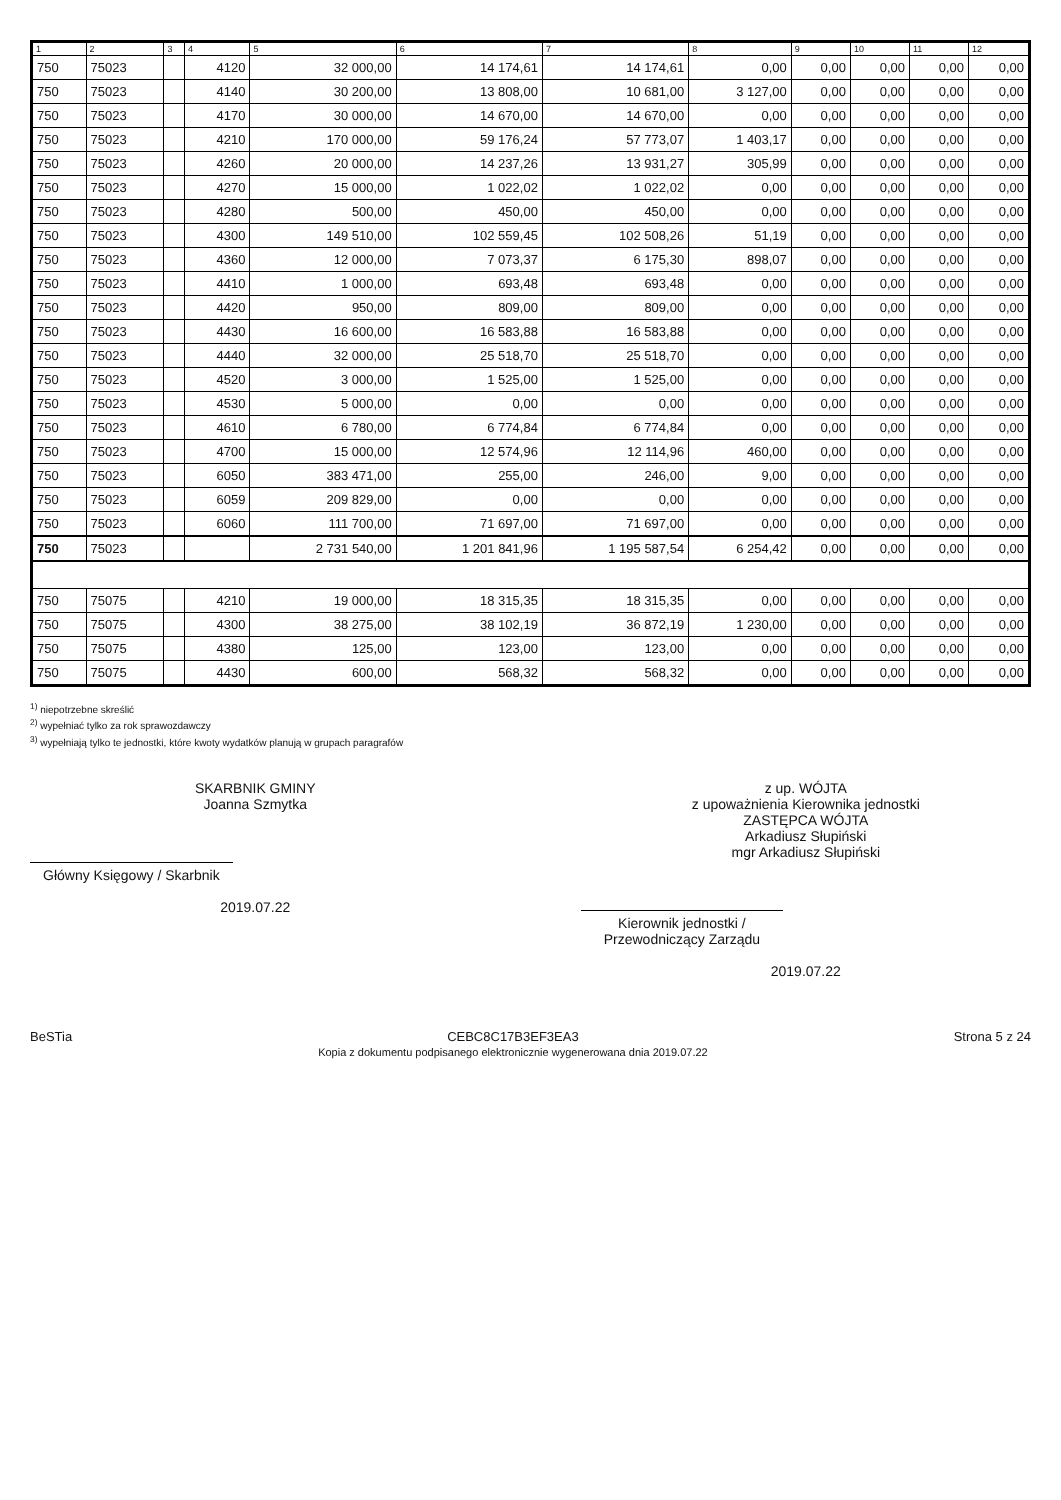| 1 | 2 | 3 | 4 | 5 | 6 | 7 | 8 | 9 | 10 | 11 | 12 |
| --- | --- | --- | --- | --- | --- | --- | --- | --- | --- | --- | --- |
| 750 | 75023 | | 4120 | 32 000,00 | 14 174,61 | 14 174,61 | 0,00 | 0,00 | 0,00 | 0,00 | 0,00 |
| 750 | 75023 | | 4140 | 30 200,00 | 13 808,00 | 10 681,00 | 3 127,00 | 0,00 | 0,00 | 0,00 | 0,00 |
| 750 | 75023 | | 4170 | 30 000,00 | 14 670,00 | 14 670,00 | 0,00 | 0,00 | 0,00 | 0,00 | 0,00 |
| 750 | 75023 | | 4210 | 170 000,00 | 59 176,24 | 57 773,07 | 1 403,17 | 0,00 | 0,00 | 0,00 | 0,00 |
| 750 | 75023 | | 4260 | 20 000,00 | 14 237,26 | 13 931,27 | 305,99 | 0,00 | 0,00 | 0,00 | 0,00 |
| 750 | 75023 | | 4270 | 15 000,00 | 1 022,02 | 1 022,02 | 0,00 | 0,00 | 0,00 | 0,00 | 0,00 |
| 750 | 75023 | | 4280 | 500,00 | 450,00 | 450,00 | 0,00 | 0,00 | 0,00 | 0,00 | 0,00 |
| 750 | 75023 | | 4300 | 149 510,00 | 102 559,45 | 102 508,26 | 51,19 | 0,00 | 0,00 | 0,00 | 0,00 |
| 750 | 75023 | | 4360 | 12 000,00 | 7 073,37 | 6 175,30 | 898,07 | 0,00 | 0,00 | 0,00 | 0,00 |
| 750 | 75023 | | 4410 | 1 000,00 | 693,48 | 693,48 | 0,00 | 0,00 | 0,00 | 0,00 | 0,00 |
| 750 | 75023 | | 4420 | 950,00 | 809,00 | 809,00 | 0,00 | 0,00 | 0,00 | 0,00 | 0,00 |
| 750 | 75023 | | 4430 | 16 600,00 | 16 583,88 | 16 583,88 | 0,00 | 0,00 | 0,00 | 0,00 | 0,00 |
| 750 | 75023 | | 4440 | 32 000,00 | 25 518,70 | 25 518,70 | 0,00 | 0,00 | 0,00 | 0,00 | 0,00 |
| 750 | 75023 | | 4520 | 3 000,00 | 1 525,00 | 1 525,00 | 0,00 | 0,00 | 0,00 | 0,00 | 0,00 |
| 750 | 75023 | | 4530 | 5 000,00 | 0,00 | 0,00 | 0,00 | 0,00 | 0,00 | 0,00 | 0,00 |
| 750 | 75023 | | 4610 | 6 780,00 | 6 774,84 | 6 774,84 | 0,00 | 0,00 | 0,00 | 0,00 | 0,00 |
| 750 | 75023 | | 4700 | 15 000,00 | 12 574,96 | 12 114,96 | 460,00 | 0,00 | 0,00 | 0,00 | 0,00 |
| 750 | 75023 | | 6050 | 383 471,00 | 255,00 | 246,00 | 9,00 | 0,00 | 0,00 | 0,00 | 0,00 |
| 750 | 75023 | | 6059 | 209 829,00 | 0,00 | 0,00 | 0,00 | 0,00 | 0,00 | 0,00 | 0,00 |
| 750 | 75023 | | 6060 | 111 700,00 | 71 697,00 | 71 697,00 | 0,00 | 0,00 | 0,00 | 0,00 | 0,00 |
| 750 | 75023 | | | 2 731 540,00 | 1 201 841,96 | 1 195 587,54 | 6 254,42 | 0,00 | 0,00 | 0,00 | 0,00 |
| 750 | 75075 | | 4210 | 19 000,00 | 18 315,35 | 18 315,35 | 0,00 | 0,00 | 0,00 | 0,00 | 0,00 |
| 750 | 75075 | | 4300 | 38 275,00 | 38 102,19 | 36 872,19 | 1 230,00 | 0,00 | 0,00 | 0,00 | 0,00 |
| 750 | 75075 | | 4380 | 125,00 | 123,00 | 123,00 | 0,00 | 0,00 | 0,00 | 0,00 | 0,00 |
| 750 | 75075 | | 4430 | 600,00 | 568,32 | 568,32 | 0,00 | 0,00 | 0,00 | 0,00 | 0,00 |
<sup>1)</sup> niepotrzebne skreślić
<sup>2)</sup> wypełniać tylko za rok sprawozdawczy
<sup>3)</sup> wypełniają tylko te jednostki, które kwoty wydatków planują w grupach paragrafów
SKARBNIK GMINY
Joanna Szmytka
Główny Księgowy / Skarbnik
2019.07.22
z up. WÓJTA
z upoważnienia Kierownika jednostki
ZASTĘPCA WÓJTA
Arkadiusz Słupiński
mgr Arkadiusz Słupiński
Kierownik jednostki / Przewodniczący Zarządu
2019.07.22
BeSTia CEBC8C17B3EF3EA3
Kopia z dokumentu podpisanego elektronicznie wygenerowana dnia 2019.07.22
Strona 5 z 24